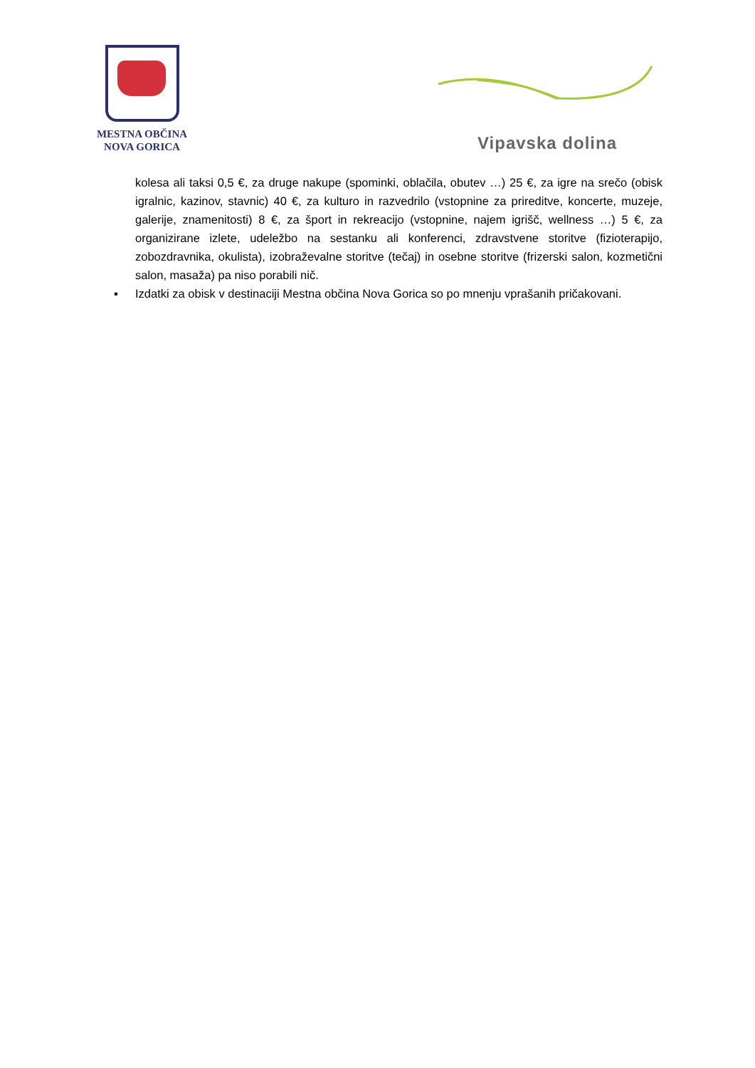MESTNA OBČINA
NOVA GORICA
Vipavska dolina
kolesa ali taksi 0,5 €, za druge nakupe (spominki, oblačila, obutev …) 25 €, za igre na srečo (obisk igralnic, kazinov, stavnic) 40 €, za kulturo in razvedrilo (vstopnine za prireditve, koncerte, muzeje, galerije, znamenitosti) 8 €, za šport in rekreacijo (vstopnine, najem igrišč, wellness …) 5 €, za organizirane izlete, udeležbo na sestanku ali konferenci, zdravstvene storitve (fizioterapijo, zobozdravnika, okulista), izobraževalne storitve (tečaj) in osebne storitve (frizerski salon, kozmetični salon, masaža) pa niso porabili nič.
▪ Izdatki za obisk v destinaciji Mestna občina Nova Gorica so po mnenju vprašanih pričakovani.